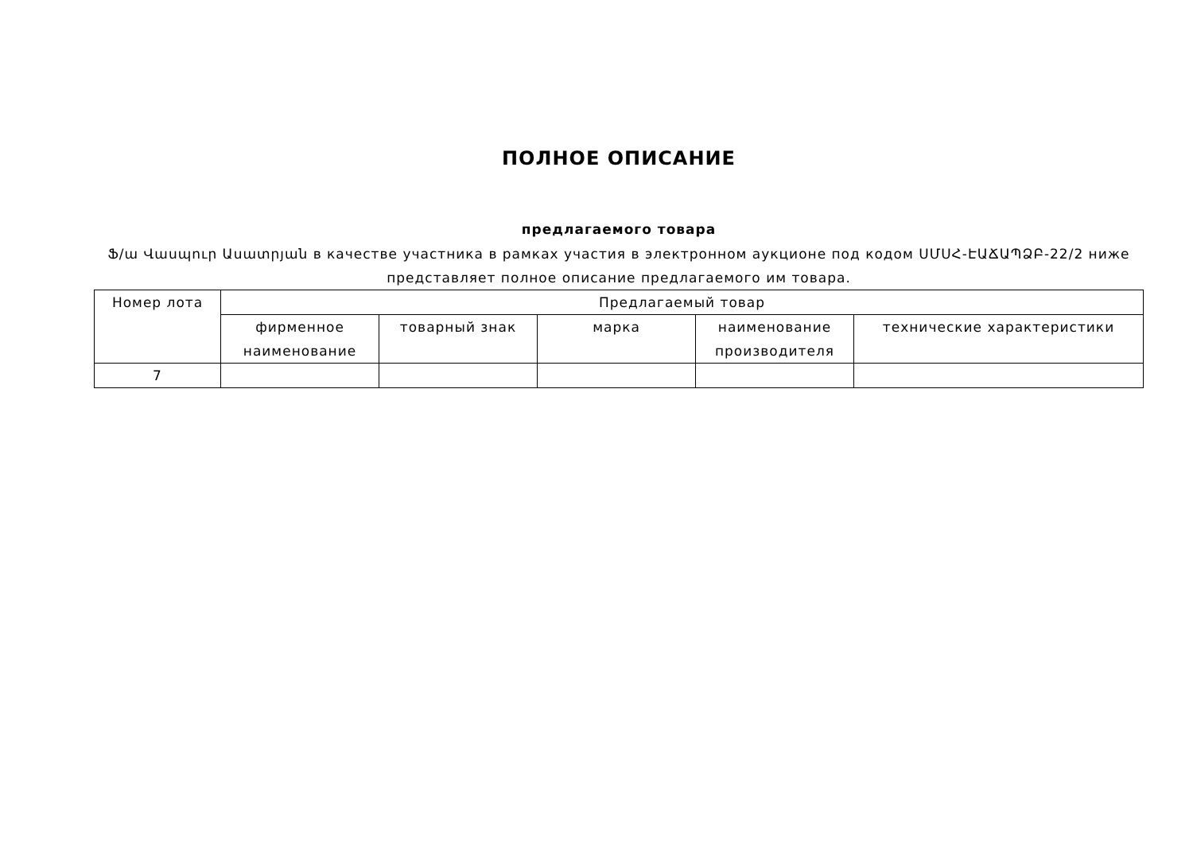ПОЛНОЕ ОПИСАНИЕ
предлагаемого товара
Ֆ/ա Վասպուր Ասատրյան в качестве участника в рамках участия в электронном аукционе под кодом ՍՄՍՀ-ԷԱՃԱՊՁԲ-22/2 ниже представляет полное описание предлагаемого им товара.
| Номер лота | Предлагаемый товар | | | | |
| --- | --- | --- | --- | --- | --- |
| | фирменное наименование | товарный знак | марка | наименование производителя | технические характеристики |
| 7 | | | | | |